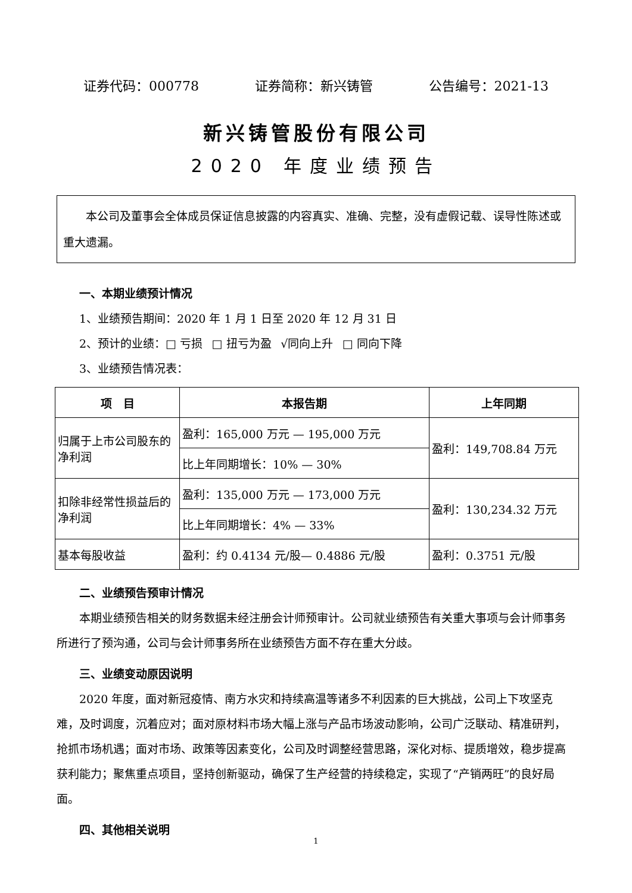证券代码：000778 证券简称：新兴铸管 公告编号：2021-13
新兴铸管股份有限公司
2020 年度业绩预告
  本公司及董事会全体成员保证信息披露的内容真实、准确、完整，没有虚假记载、误导性陈述或重大遗漏。
一、本期业绩预计情况
1、业绩预告期间：2020 年 1 月 1 日至 2020 年 12 月 31 日
2、预计的业绩：□ 亏损  □ 扭亏为盈  √同向上升  □ 同向下降
3、业绩预告情况表：
| 项 目 | 本报告期 | 上年同期 |
| --- | --- | --- |
| 归属于上市公司股东的净利润 | 盈利：165,000 万元 — 195,000 万元 | 盈利：149,708.84 万元 |
| | 比上年同期增长：10% — 30% | |
| 扣除非经常性损益后的净利润 | 盈利：135,000 万元 — 173,000 万元 | 盈利：130,234.32 万元 |
| | 比上年同期增长：4% — 33% | |
| 基本每股收益 | 盈利：约 0.4134 元/股— 0.4886 元/股 | 盈利：0.3751 元/股 |
二、业绩预告预审计情况
本期业绩预告相关的财务数据未经注册会计师预审计。公司就业绩预告有关重大事项与会计师事务所进行了预沟通，公司与会计师事务所在业绩预告方面不存在重大分歧。
三、业绩变动原因说明
2020 年度，面对新冠疫情、南方水灾和持续高温等诸多不利因素的巨大挑战，公司上下攻坚克难，及时调度，沉着应对；面对原材料市场大幅上涨与产品市场波动影响，公司广泛联动、精准研判，抢抓市场机遇；面对市场、政策等因素变化，公司及时调整经营思路，深化对标、提质增效，稳步提高获利能力；聚焦重点项目，坚持创新驱动，确保了生产经营的持续稳定，实现了“产销两旺”的良好局面。
四、其他相关说明
1